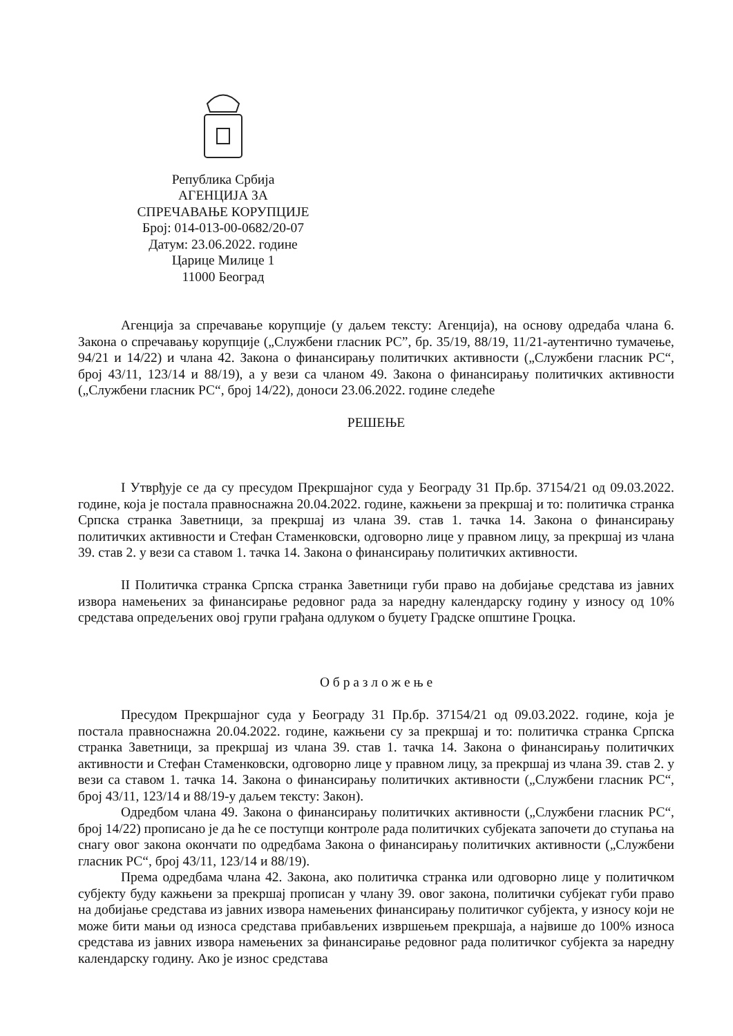Република Србија
АГЕНЦИЈА ЗА
СПРЕЧАВАЊЕ КОРУПЦИЈЕ
Број: 014-013-00-0682/20-07
Датум: 23.06.2022. године
Царице Милице 1
11000 Београд
Агенција за спречавање корупције (у даљем тексту: Агенција), на основу одредаба члана 6. Закона о спречавању корупције („Службени гласник РС”, бр. 35/19, 88/19, 11/21-аутентично тумачење, 94/21 и 14/22) и члана 42. Закона о финансирању политичких активности („Службени гласник РС“, број 43/11, 123/14 и 88/19), а у вези са чланом 49. Закона о финансирању политичких активности („Службени гласник РС“, број 14/22), доноси 23.06.2022. године следеће
РЕШЕЊЕ
I Утврђује се да су пресудом Прекршајног суда у Београду 31 Пр.бр. 37154/21 од 09.03.2022. године, која је постала правноснажна 20.04.2022. године, кажњени за прекршај и то: политичка странка Српска странка Заветници, за прекршај из члана 39. став 1. тачка 14. Закона о финансирању политичких активности и Стефан Стаменковски, одговорно лице у правном лицу, за прекршај из члана 39. став 2. у вези са ставом 1. тачка 14. Закона о финансирању политичких активности.
II Политичка странка Српска странка Заветници губи право на добијање средстава из јавних извора намењених за финансирање редовног рада за наредну календарску годину у износу од 10% средстава опредељених овој групи грађана одлуком о буџету Градске општине Гроцка.
О б р а з л о ж е њ е
Пресудом Прекршајног суда у Београду 31 Пр.бр. 37154/21 од 09.03.2022. године, која је постала правноснажна 20.04.2022. године, кажњени су за прекршај и то: политичка странка Српска странка Заветници, за прекршај из члана 39. став 1. тачка 14. Закона о финансирању политичких активности и Стефан Стаменковски, одговорно лице у правном лицу, за прекршај из члана 39. став 2. у вези са ставом 1. тачка 14. Закона о финансирању политичких активности („Службени гласник РС“, број 43/11, 123/14 и 88/19-у даљем тексту: Закон).
Одредбом члана 49. Закона о финансирању политичких активности („Службени гласник РС“, број 14/22) прописано је да ће се поступци контроле рада политичких субјеката започети до ступања на снагу овог закона окончати по одредбама Закона о финансирању политичких активности („Службени гласник РС“, број 43/11, 123/14 и 88/19).
Према одредбама члана 42. Закона, ако политичка странка или одговорно лице у политичком субјекту буду кажњени за прекршај прописан у члану 39. овог закона, политички субјекат губи право на добијање средстава из јавних извора намењених финансирању политичког субјекта, у износу који не може бити мањи од износа средстава прибављених извршењем прекршаја, а највише до 100% износа средстава из јавних извора намењених за финансирање редовног рада политичког субјекта за наредну календарску годину. Ако је износ средстава